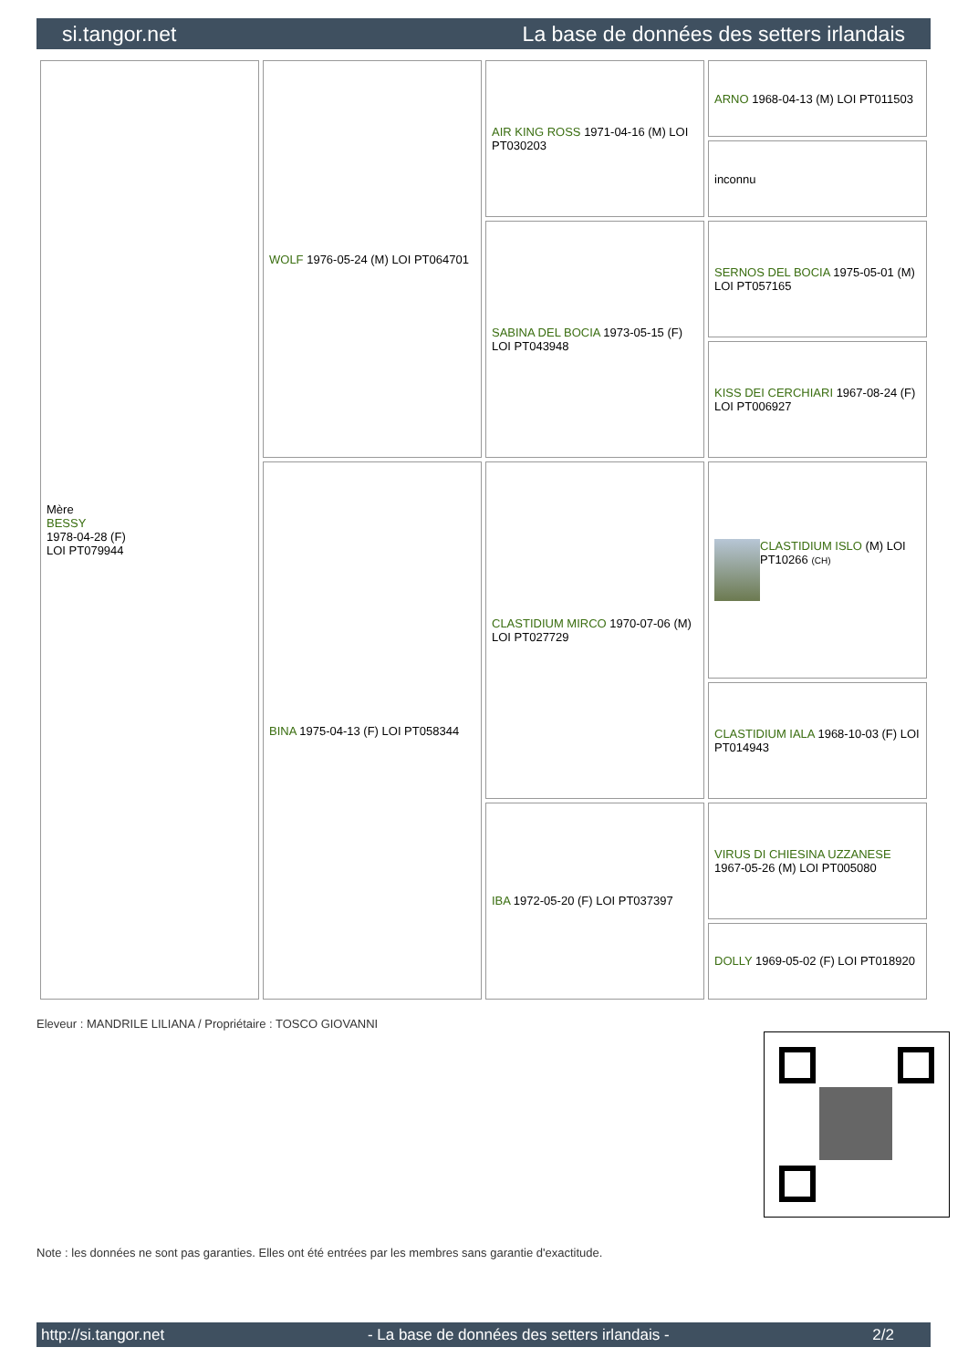si.tangor.net La base de données des setters irlandais
| Mère BESSY 1978-04-28 (F) LOI PT079944 | WOLF 1976-05-24 (M) LOI PT064701 | AIR KING ROSS 1971-04-16 (M) LOI PT030203 | ARNO 1968-04-13 (M) LOI PT011503 |
| | | | inconnu |
| | | SABINA DEL BOCIA 1973-05-15 (F) LOI PT043948 | SERNOS DEL BOCIA 1975-05-01 (M) LOI PT057165 |
| | | | KISS DEI CERCHIARI 1967-08-24 (F) LOI PT006927 |
| | BINA 1975-04-13 (F) LOI PT058344 | CLASTIDIUM MIRCO 1970-07-06 (M) LOI PT027729 | CLASTIDIUM ISLO (M) LOI PT10266 (CH) |
| | | | CLASTIDIUM IALA 1968-10-03 (F) LOI PT014943 |
| | | IBA 1972-05-20 (F) LOI PT037397 | VIRUS DI CHIESINA UZZANESE 1967-05-26 (M) LOI PT005080 |
| | | | DOLLY 1969-05-02 (F) LOI PT018920 |
Eleveur : MANDRILE LILIANA / Propriétaire : TOSCO GIOVANNI
Note : les données ne sont pas garanties. Elles ont été entrées par les membres sans garantie d'exactitude.
http://si.tangor.net - La base de données des setters irlandais - 2/2